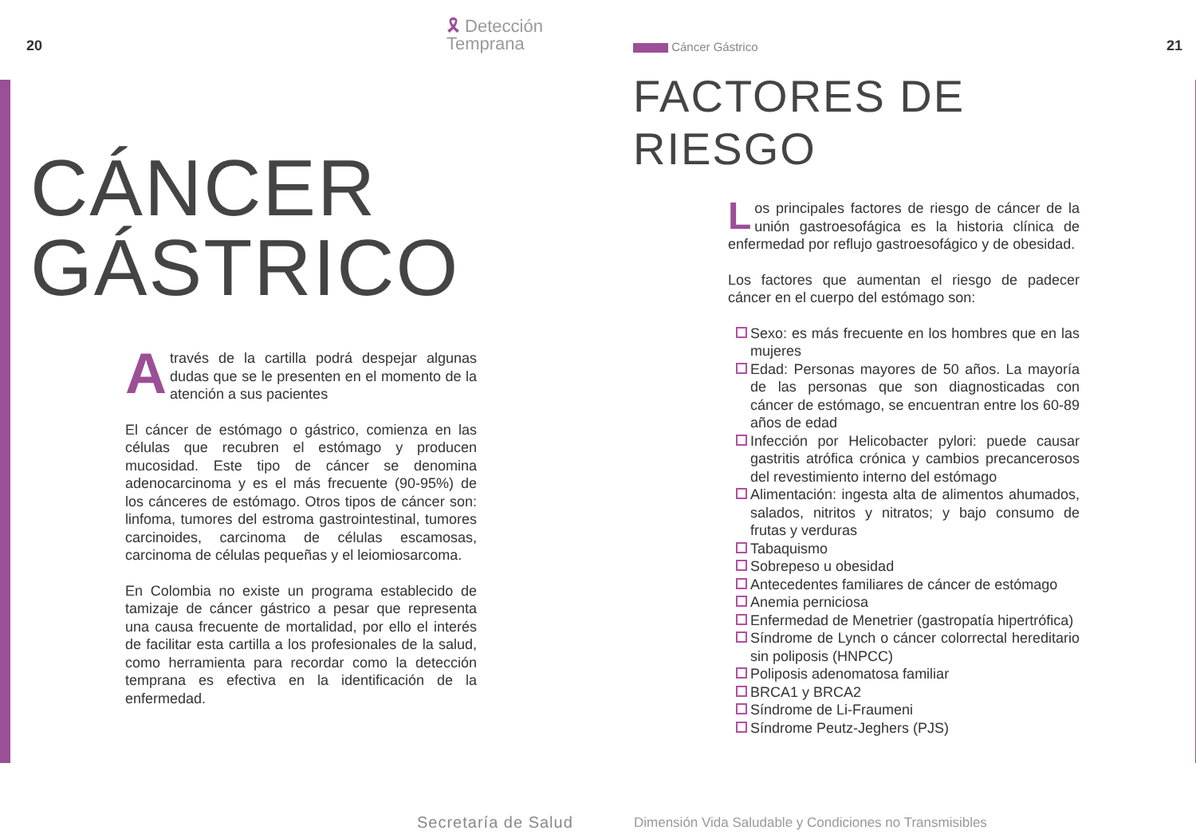20
🎗 Detección
Temprana
CÁNCER
GÁSTRICO
Através de la cartilla podrá despejar algunas dudas que se le presenten en el momento de la atención a sus pacientes
El cáncer de estómago o gástrico, comienza en las células que recubren el estómago y producen mucosidad. Este tipo de cáncer se denomina adenocarcinoma y es el más frecuente (90-95%) de los cánceres de estómago. Otros tipos de cáncer son: linfoma, tumores del estroma gastrointestinal, tumores carcinoides, carcinoma de células escamosas, carcinoma de células pequeñas y el leiomiosarcoma.
En Colombia no existe un programa establecido de tamizaje de cáncer gástrico a pesar que representa una causa frecuente de mortalidad, por ello el interés de facilitar esta cartilla a los profesionales de la salud, como herramienta para recordar como la detección temprana es efectiva en la identificación de la enfermedad.
Secretaría de Salud
Cáncer Gástrico 21
FACTORES DE
RIESGO
Los principales factores de riesgo de cáncer de la unión gastroesofágica es la historia clínica de enfermedad por reflujo gastroesofágico y de obesidad.
Los factores que aumentan el riesgo de padecer cáncer en el cuerpo del estómago son:
Sexo: es más frecuente en los hombres que en las mujeres
Edad: Personas mayores de 50 años. La mayoría de las personas que son diagnosticadas con cáncer de estómago, se encuentran entre los 60-89 años de edad
Infección por Helicobacter pylori: puede causar gastritis atrófica crónica y cambios precancerosos del revestimiento interno del estómago
Alimentación: ingesta alta de alimentos ahumados, salados, nitritos y nitratos; y bajo consumo de frutas y verduras
Tabaquismo
Sobrepeso u obesidad
Antecedentes familiares de cáncer de estómago
Anemia perniciosa
Enfermedad de Menetrier (gastropatía hipertrófica)
Síndrome de Lynch o cáncer colorrectal hereditario sin poliposis (HNPCC)
Poliposis adenomatosa familiar
BRCA1 y BRCA2
Síndrome de Li-Fraumeni
Síndrome Peutz-Jeghers (PJS)
Dimensión Vida Saludable y Condiciones no Transmisibles